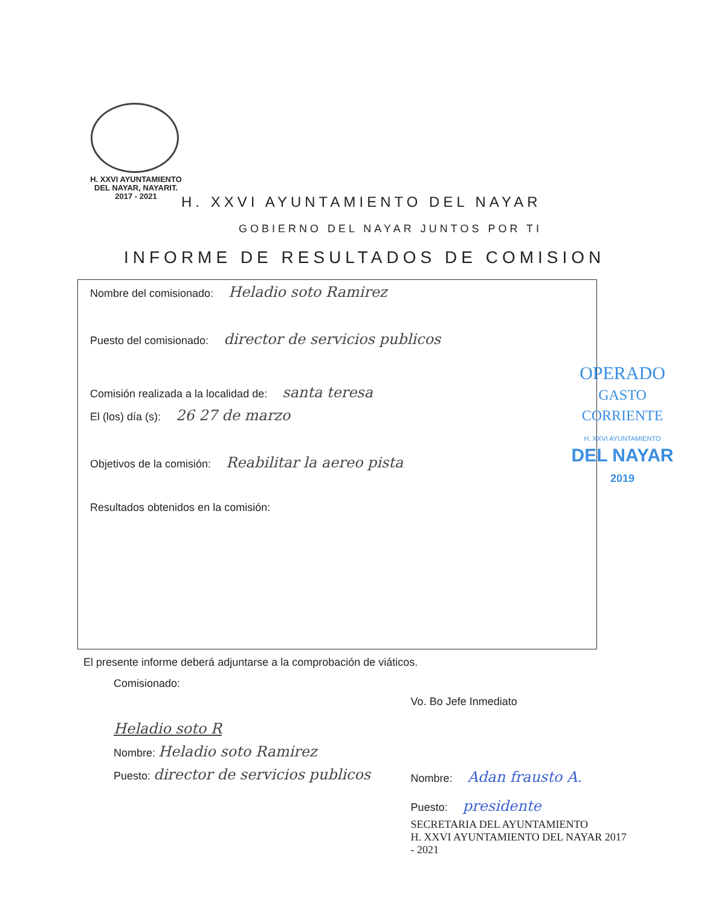H. XXVI AYUNTAMIENTO
DEL NAYAR, NAYARIT.
2017 - 2021
H. XXVI AYUNTAMIENTO DEL NAYAR
GOBIERNO DEL NAYAR JUNTOS POR TI
INFORME DE RESULTADOS DE COMISION
Nombre del comisionado: Heladio soto Ramirez
Puesto del comisionado: director de servicios publicos
Comisión realizada a la localidad de: santa teresa
El (los) día (s): 26 27 de marzo
Objetivos de la comisión: Reabilitar la aereo pista
Resultados obtenidos en la comisión:
OPERADO
GASTO CORRIENTE
H. XXVI AYUNTAMIENTO
DEL NAYAR
2019
El presente informe deberá adjuntarse a la comprobación de viáticos.
Comisionado:
Heladio soto R
Nombre: Heladio soto Ramirez
Puesto: director de servicios publicos
Vo. Bo Jefe Inmediato
Nombre: Adan frausto A.
Puesto: presidente
SECRETARIA DEL AYUNTAMIENTO
H. XXVI AYUNTAMIENTO DEL NAYAR 2017 - 2021